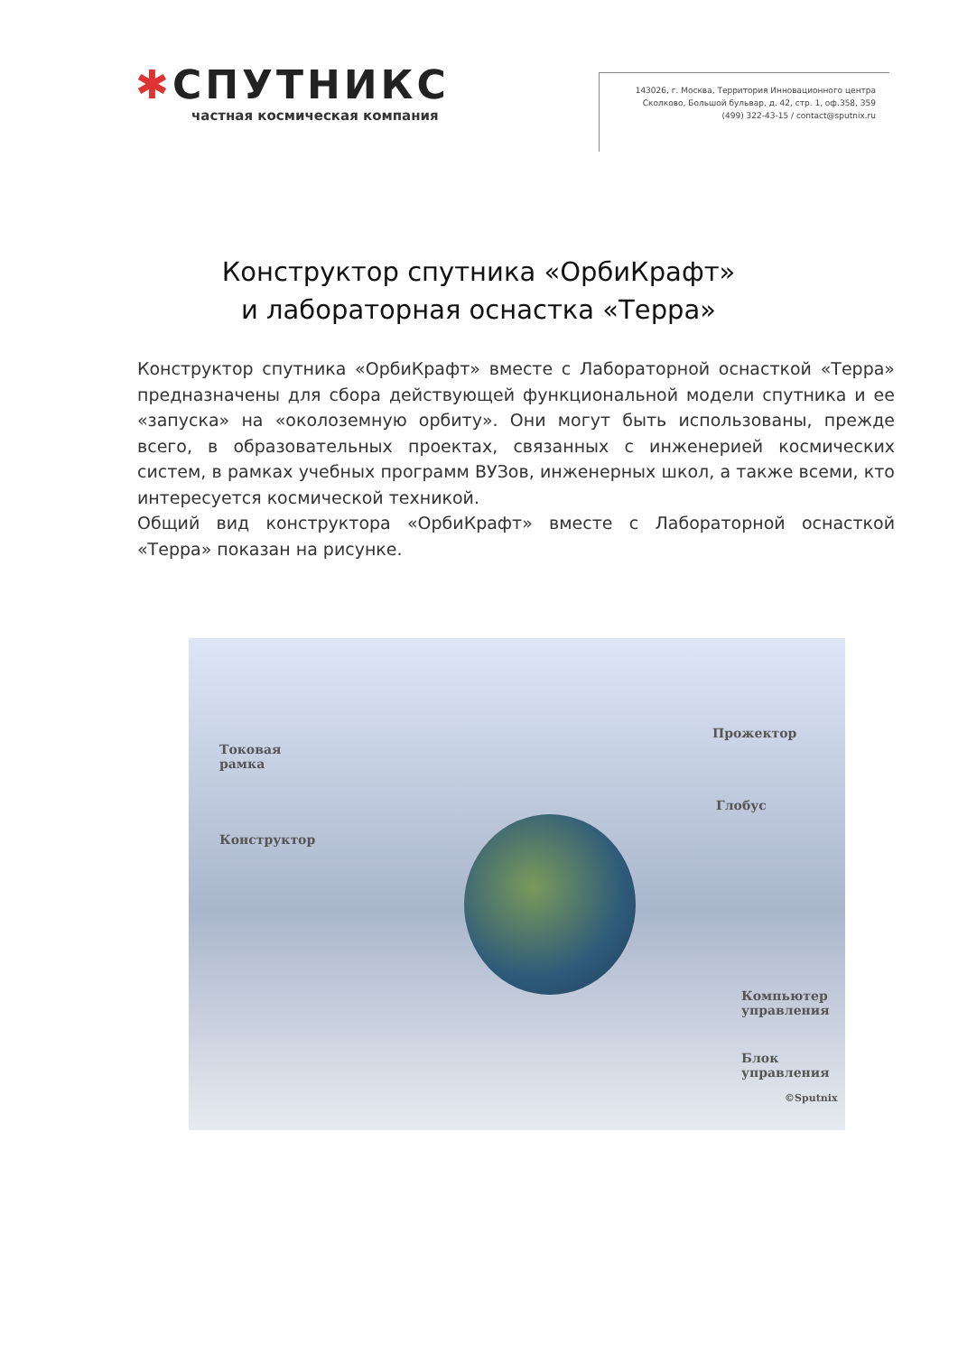✱СПУТНИКС
частная космическая компания
143026, г. Москва, Территория Инновационного центра
Сколково, Большой бульвар, д. 42, стр. 1, оф.358, 359
(499) 322-43-15 / contact@sputnix.ru
Конструктор спутника «ОрбиКрафт»
и лабораторная оснастка «Терра»
Конструктор спутника «ОрбиКрафт» вместе с Лабораторной оснасткой «Терра» предназначены для сбора действующей функциональной модели спутника и ее «запуска» на «околоземную орбиту». Они могут быть использованы, прежде всего, в образовательных проектах, связанных с инженерией космических систем, в рамках учебных программ ВУЗов, инженерных школ, а также всеми, кто интересуется космической техникой.
Общий вид конструктора «ОрбиКрафт» вместе с Лабораторной оснасткой «Терра» показан на рисунке.
Токовая
рамка
Конструктор
Прожектор
Глобус
Компьютер
управления
Блок
управления
©Sputnix